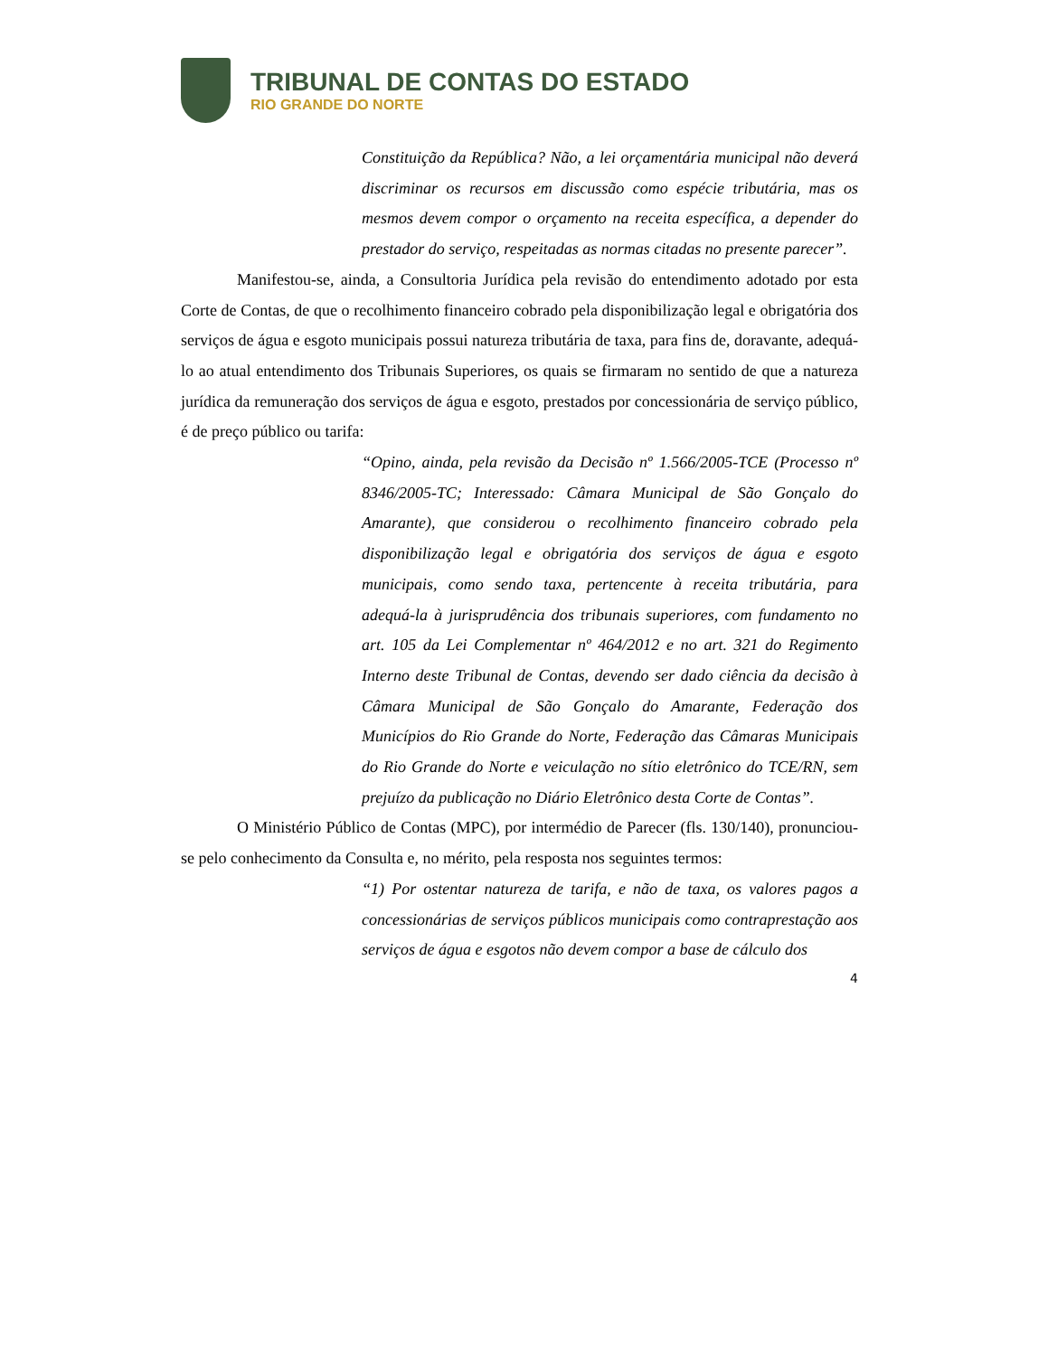TRIBUNAL DE CONTAS DO ESTADO
RIO GRANDE DO NORTE
Constituição da República? Não, a lei orçamentária municipal não deverá discriminar os recursos em discussão como espécie tributária, mas os mesmos devem compor o orçamento na receita específica, a depender do prestador do serviço, respeitadas as normas citadas no presente parecer”.
Manifestou-se, ainda, a Consultoria Jurídica pela revisão do entendimento adotado por esta Corte de Contas, de que o recolhimento financeiro cobrado pela disponibilização legal e obrigatória dos serviços de água e esgoto municipais possui natureza tributária de taxa, para fins de, doravante, adequá-lo ao atual entendimento dos Tribunais Superiores, os quais se firmaram no sentido de que a natureza jurídica da remuneração dos serviços de água e esgoto, prestados por concessionária de serviço público, é de preço público ou tarifa:
“Opino, ainda, pela revisão da Decisão nº 1.566/2005-TCE (Processo nº 8346/2005-TC; Interessado: Câmara Municipal de São Gonçalo do Amarante), que considerou o recolhimento financeiro cobrado pela disponibilização legal e obrigatória dos serviços de água e esgoto municipais, como sendo taxa, pertencente à receita tributária, para adequá-la à jurisprudência dos tribunais superiores, com fundamento no art. 105 da Lei Complementar nº 464/2012 e no art. 321 do Regimento Interno deste Tribunal de Contas, devendo ser dado ciência da decisão à Câmara Municipal de São Gonçalo do Amarante, Federação dos Municípios do Rio Grande do Norte, Federação das Câmaras Municipais do Rio Grande do Norte e veiculação no sítio eletrônico do TCE/RN, sem prejuízo da publicação no Diário Eletrônico desta Corte de Contas”.
O Ministério Público de Contas (MPC), por intermédio de Parecer (fls. 130/140), pronunciou-se pelo conhecimento da Consulta e, no mérito, pela resposta nos seguintes termos:
“1) Por ostentar natureza de tarifa, e não de taxa, os valores pagos a concessionárias de serviços públicos municipais como contraprestação aos serviços de água e esgotos não devem compor a base de cálculo dos
4